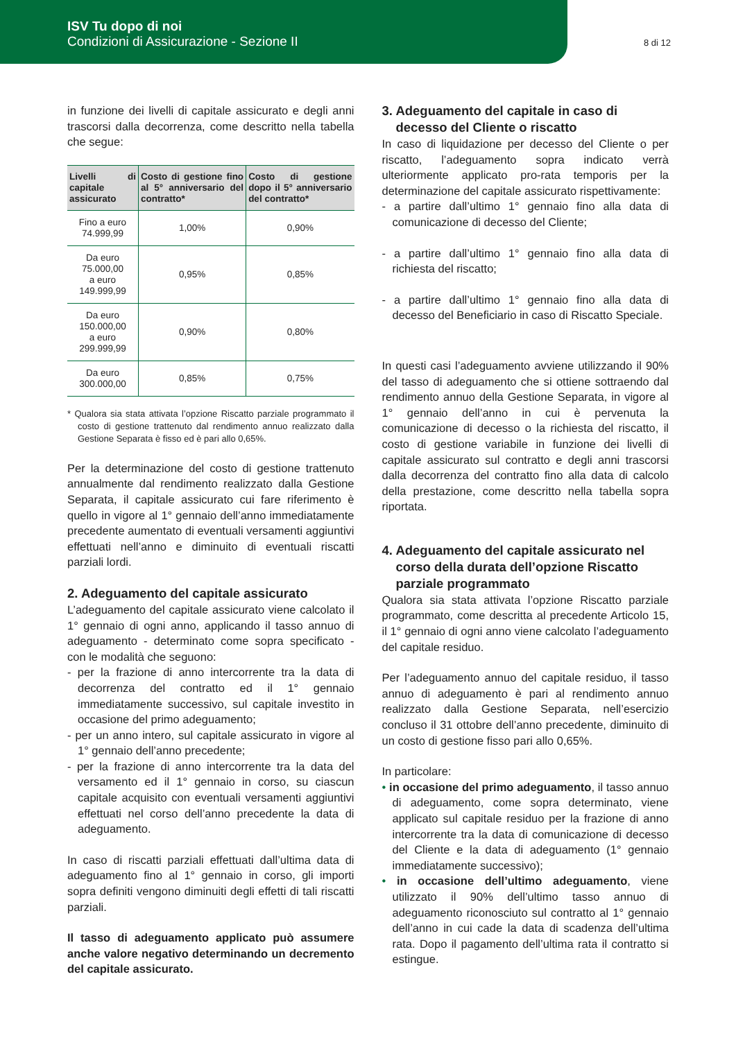ISV Tu dopo di noi
Condizioni di Assicurazione - Sezione II
8 di 12
in funzione dei livelli di capitale assicurato e degli anni trascorsi dalla decorrenza, come descritto nella tabella che segue:
| Livelli di capitale assicurato | Costo di gestione fino al 5° anniversario del contratto* | Costo di gestione dopo il 5° anniversario del contratto* |
| --- | --- | --- |
| Fino a euro 74.999,99 | 1,00% | 0,90% |
| Da euro 75.000,00 a euro 149.999,99 | 0,95% | 0,85% |
| Da euro 150.000,00 a euro 299.999,99 | 0,90% | 0,80% |
| Da euro 300.000,00 | 0,85% | 0,75% |
* Qualora sia stata attivata l’opzione Riscatto parziale programmato il costo di gestione trattenuto dal rendimento annuo realizzato dalla Gestione Separata è fisso ed è pari allo 0,65%.
Per la determinazione del costo di gestione trattenuto annualmente dal rendimento realizzato dalla Gestione Separata, il capitale assicurato cui fare riferimento è quello in vigore al 1° gennaio dell’anno immediatamente precedente aumentato di eventuali versamenti aggiuntivi effettuati nell’anno e diminuito di eventuali riscatti parziali lordi.
2. Adeguamento del capitale assicurato
L’adeguamento del capitale assicurato viene calcolato il 1° gennaio di ogni anno, applicando il tasso annuo di adeguamento - determinato come sopra specificato - con le modalità che seguono:
- per la frazione di anno intercorrente tra la data di decorrenza del contratto ed il 1° gennaio immediatamente successivo, sul capitale investito in occasione del primo adeguamento;
- per un anno intero, sul capitale assicurato in vigore al 1° gennaio dell’anno precedente;
- per la frazione di anno intercorrente tra la data del versamento ed il 1° gennaio in corso, su ciascun capitale acquisito con eventuali versamenti aggiuntivi effettuati nel corso dell’anno precedente la data di adeguamento.
In caso di riscatti parziali effettuati dall’ultima data di adeguamento fino al 1° gennaio in corso, gli importi sopra definiti vengono diminuiti degli effetti di tali riscatti parziali.
Il tasso di adeguamento applicato può assumere anche valore negativo determinando un decremento del capitale assicurato.
3. Adeguamento del capitale in caso di
decesso del Cliente o riscatto
In caso di liquidazione per decesso del Cliente o per riscatto, l’adeguamento sopra indicato verrà ulteriormente applicato pro-rata temporis per la determinazione del capitale assicurato rispettivamente:
- a partire dall’ultimo 1° gennaio fino alla data di comunicazione di decesso del Cliente;
- a partire dall’ultimo 1° gennaio fino alla data di richiesta del riscatto;
- a partire dall’ultimo 1° gennaio fino alla data di decesso del Beneficiario in caso di Riscatto Speciale.
In questi casi l’adeguamento avviene utilizzando il 90% del tasso di adeguamento che si ottiene sottraendo dal rendimento annuo della Gestione Separata, in vigore al 1° gennaio dell’anno in cui è pervenuta la comunicazione di decesso o la richiesta del riscatto, il costo di gestione variabile in funzione dei livelli di capitale assicurato sul contratto e degli anni trascorsi dalla decorrenza del contratto fino alla data di calcolo della prestazione, come descritto nella tabella sopra riportata.
4. Adeguamento del capitale assicurato nel
corso della durata dell’opzione Riscatto
parziale programmato
Qualora sia stata attivata l’opzione Riscatto parziale programmato, come descritta al precedente Articolo 15, il 1° gennaio di ogni anno viene calcolato l’adeguamento del capitale residuo.
Per l’adeguamento annuo del capitale residuo, il tasso annuo di adeguamento è pari al rendimento annuo realizzato dalla Gestione Separata, nell’esercizio concluso il 31 ottobre dell’anno precedente, diminuito di un costo di gestione fisso pari allo 0,65%.
In particolare:
• in occasione del primo adeguamento, il tasso annuo di adeguamento, come sopra determinato, viene applicato sul capitale residuo per la frazione di anno intercorrente tra la data di comunicazione di decesso del Cliente e la data di adeguamento (1° gennaio immediatamente successivo);
• in occasione dell’ultimo adeguamento, viene utilizzato il 90% dell’ultimo tasso annuo di adeguamento riconosciuto sul contratto al 1° gennaio dell’anno in cui cade la data di scadenza dell’ultima rata. Dopo il pagamento dell’ultima rata il contratto si estingue.